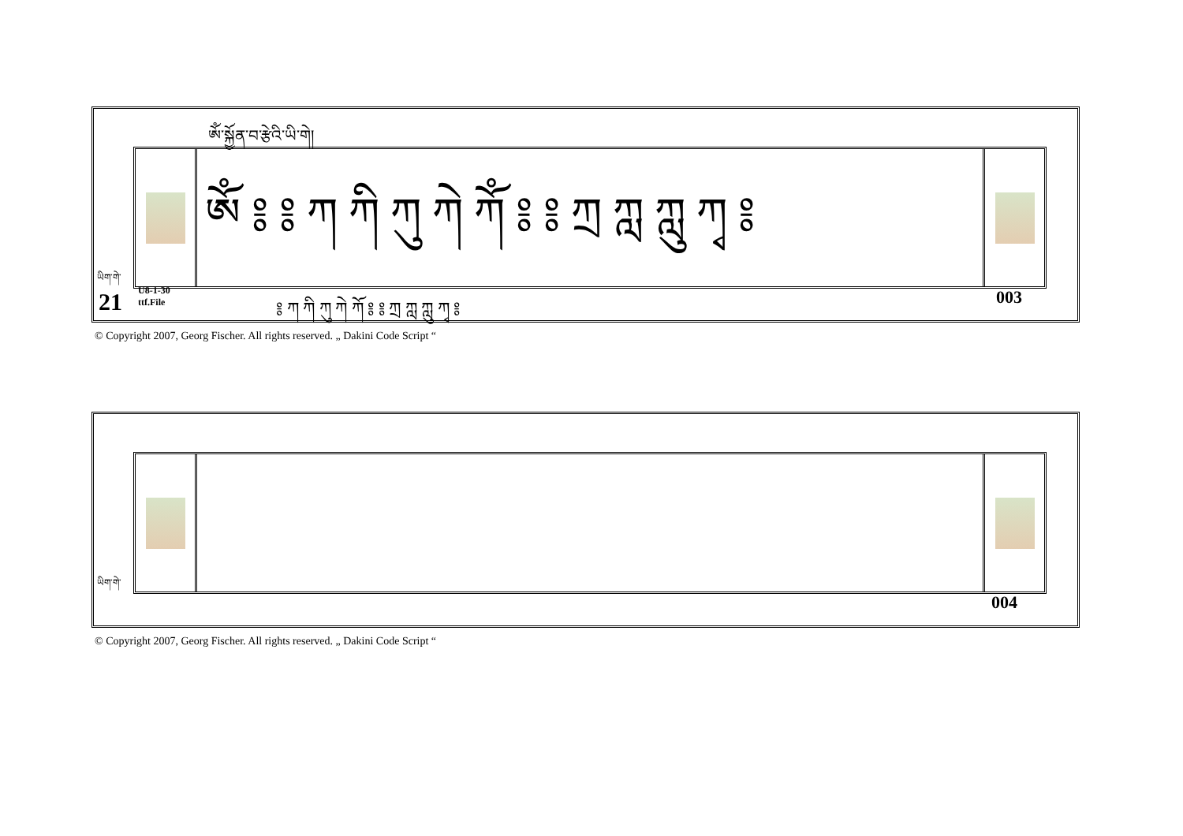ཨོཾ་སྐྱོན་བ་རྩེའི་ཡི་གེ།
ཨོཾ ༔ ༔ ཀ ཀི ཀུ ཀེ ཀོཾ ༔ ༔ ཀྲ ཀླ ཀླུ ཀྭ ༔
༔ ཀ ཀི ཀུ ཀེ ཀོ ༔ ༔ ཀྲ ཀླ ཀླུ ཀྭ ༔
ཡིག་གེ་
21
U8-1-30
ttf.File
003
© Copyright 2007, Georg Fischer. All rights reserved. „ Dakini Code Script “
ཡིག་གེ་
004
© Copyright 2007, Georg Fischer. All rights reserved. „ Dakini Code Script “